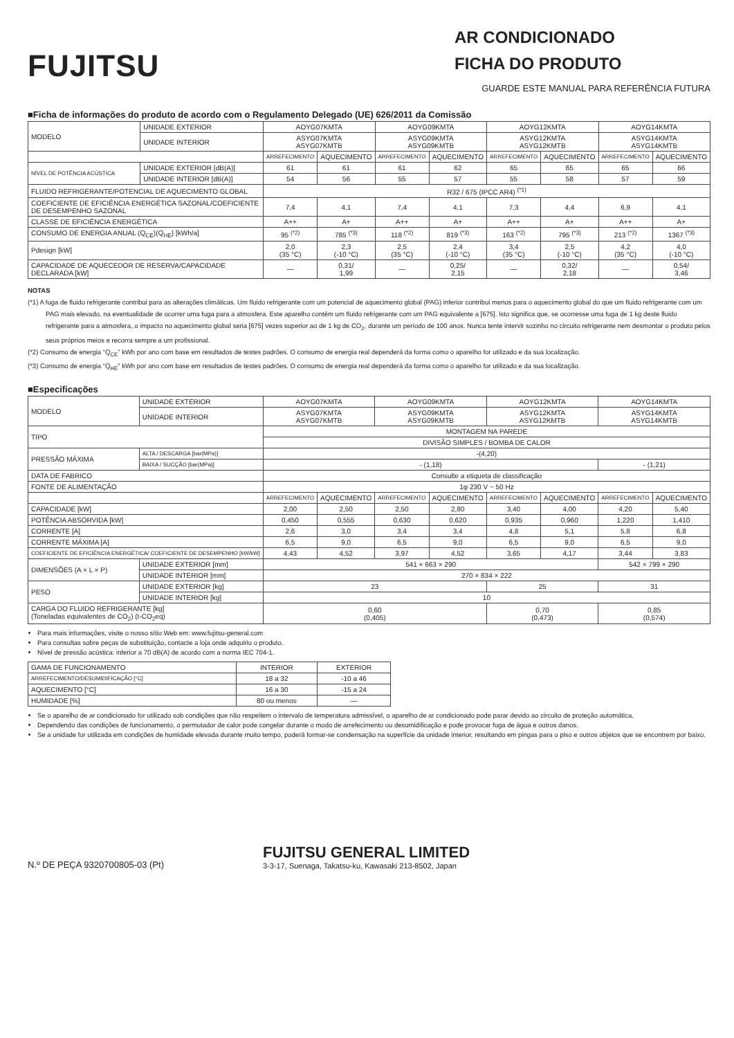FUJITSU
AR CONDICIONADO
FICHA DO PRODUTO
GUARDE ESTE MANUAL PARA REFERÊNCIA FUTURA
■Ficha de informações do produto de acordo com o Regulamento Delegado (UE) 626/2011 da Comissão
| MODELO | UNIDADE EXTERIOR | AOYG07KMTA | | AOYG09KMTA | | AOYG12KMTA | | AOYG14KMTA | |
| | UNIDADE INTERIOR | ASYG07KMTA ASYG07KMTB | | ASYG09KMTA ASYG09KMTB | | ASYG12KMTA ASYG12KMTB | | ASYG14KMTA ASYG14KMTB | |
| | | ARREFECIMENTO | AQUECIMENTO | ARREFECIMENTO | AQUECIMENTO | ARREFECIMENTO | AQUECIMENTO | ARREFECIMENTO | AQUECIMENTO |
| NÍVEL DE POTÊNCIA ACÚSTICA | UNIDADE EXTERIOR [dB(A)] | 61 | 61 | 61 | 62 | 65 | 65 | 65 | 66 |
| | UNIDADE INTERIOR [dB(A)] | 54 | 56 | 55 | 57 | 55 | 58 | 57 | 59 |
| FLUIDO REFRIGERANTE/POTENCIAL DE AQUECIMENTO GLOBAL | | R32 / 675 (IPCC AR4) <sup>(*1)</sup> | | | | | | | |
| COEFICIENTE DE EFICIÊNCIA ENERGÉTICA SAZONAL/COEFICIENTE DE DESEMPENHO SAZONAL | | 7,4 | 4,1 | 7,4 | 4,1 | 7,3 | 4,4 | 6,9 | 4,1 |
| CLASSE DE EFICIÊNCIA ENERGÉTICA | | A++ | A+ | A++ | A+ | A++ | A+ | A++ | A+ |
| CONSUMO DE ENERGIA ANUAL (Q<sub>CE</sub>)(Q<sub>HE</sub>) [kWh/a] | | 95 <sup>(*2)</sup> | 785 <sup>(*3)</sup> | 118 <sup>(*2)</sup> | 819 <sup>(*3)</sup> | 163 <sup>(*2)</sup> | 795 <sup>(*3)</sup> | 213 <sup>(*2)</sup> | 1367 <sup>(*3)</sup> |
| Pdesign [kW] | | 2,0 (35 °C) | 2,3 (-10 °C) | 2,5 (35 °C) | 2,4 (-10 °C) | 3,4 (35 °C) | 2,5 (-10 °C) | 4,2 (35 °C) | 4,0 (-10 °C) |
| CAPACIDADE DE AQUECEDOR DE RESERVA/CAPACIDADE DECLARADA [kW] | | — | 0,31/ 1,99 | — | 0,25/ 2,15 | — | 0,32/ 2,18 | — | 0,54/ 3,46 |
NOTAS
(*1) A fuga de fluido refrigerante contribui para as alterações climáticas. Um fluido refrigerante com um potencial de aquecimento global (PAG) inferior contribui menos para o aquecimento global do que um fluido refrigerante com um PAG mais elevado, na eventualidade de ocorrer uma fuga para a atmosfera. Este aparelho contém um fluido refrigerante com um PAG equivalente a [675]. Isto significa que, se ocorresse uma fuga de 1 kg deste fluido refrigerante para a atmosfera, o impacto no aquecimento global seria [675] vezes superior ao de 1 kg de CO<sub>2</sub>, durante um período de 100 anos. Nunca tente intervir sozinho no circuito refrigerante nem desmontar o produto pelos seus próprios meios e recorra sempre a um profissional.
(*2) Consumo de energia “Q<sub>CE</sub>” kWh por ano com base em resultados de testes padrões. O consumo de energia real dependerá da forma como o aparelho for utilizado e da sua localização.
(*3) Consumo de energia “Q<sub>HE</sub>” kWh por ano com base em resultados de testes padrões. O consumo de energia real dependerá da forma como o aparelho for utilizado e da sua localização.
■Especificações
| MODELO | UNIDADE EXTERIOR | AOYG07KMTA | | AOYG09KMTA | | AOYG12KMTA | | AOYG14KMTA | |
| | UNIDADE INTERIOR | ASYG07KMTA ASYG07KMTB | | ASYG09KMTA ASYG09KMTB | | ASYG12KMTA ASYG12KMTB | | ASYG14KMTA ASYG14KMTB | |
| TIPO | | MONTAGEM NA PAREDE | | | | | | | |
| | | DIVISÃO SIMPLES / BOMBA DE CALOR | | | | | | | |
| PRESSÃO MÁXIMA | ALTA / DESCARGA [bar(MPa)] | -(4,20) | | | | | | | |
| | BAIXA / SUCÇÃO [bar(MPa)] | - (1,18) | | | | | | - (1,21) | |
| DATA DE FABRICO | | Consulte a etiqueta de classificação | | | | | | | |
| FONTE DE ALIMENTAÇÃO | | 1φ 230 V ~ 50 Hz | | | | | | | |
| | | ARREFECIMENTO | AQUECIMENTO | ARREFECIMENTO | AQUECIMENTO | ARREFECIMENTO | AQUECIMENTO | ARREFECIMENTO | AQUECIMENTO |
| CAPACIDADE [kW] | | 2,00 | 2,50 | 2,50 | 2,80 | 3,40 | 4,00 | 4,20 | 5,40 |
| POTÊNCIA ABSORVIDA [kW] | | 0,450 | 0,555 | 0,630 | 0,620 | 0,935 | 0,960 | 1,220 | 1,410 |
| CORRENTE [A] | | 2,6 | 3,0 | 3,4 | 3,4 | 4,8 | 5,1 | 5,8 | 6,8 |
| CORRENTE MÁXIMA [A] | | 6,5 | 9,0 | 6,5 | 9,0 | 6,5 | 9,0 | 6,5 | 9,0 |
| COEFICIENTE DE EFICIÊNCIA ENERGÉTICA/ COEFICIENTE DE DESEMPENHO [kW/kW] | | 4,43 | 4,52 | 3,97 | 4,52 | 3,65 | 4,17 | 3,44 | 3,83 |
| DIMENSÕES (A × L × P) | UNIDADE EXTERIOR [mm] | 541 × 663 × 290 | | | | | | 542 × 799 × 290 | |
| | UNIDADE INTERIOR [mm] | 270 × 834 × 222 | | | | | | | |
| PESO | UNIDADE EXTERIOR [kg] | 23 | | | | 25 | | 31 | |
| | UNIDADE INTERIOR [kg] | 10 | | | | | | | |
| CARGA DO FLUIDO REFRIGERANTE [kg] (Toneladas equivalentes de CO<sub>2</sub>) (t-CO<sub>2</sub>eq) | | 0,60 (0,405) | | | | 0,70 (0,473) | | 0,85 (0,574) | |
Para mais informações, visite o nosso sítio Web em: www.fujitsu-general.com
Para consultas sobre peças de substituição, contacte a loja onde adquiriu o produto.
Nível de pressão acústica: inferior a 70 dB(A) de acordo com a norma IEC 704-1.
| GAMA DE FUNCIONAMENTO | INTERIOR | EXTERIOR |
| ARREFECIMENTO/DESUMIDIFICAÇÃO [°C] | 18 a 32 | -10 a 46 |
| AQUECIMENTO [°C] | 16 a 30 | -15 a 24 |
| HUMIDADE [%] | 80 ou menos | — |
Se o aparelho de ar condicionado for utilizado sob condições que não respeitem o intervalo de temperatura admissível, o aparelho de ar condicionado pode parar devido ao circuito de proteção automática.
Dependendo das condições de funcionamento, o permutador de calor pode congelar durante o modo de arrefecimento ou desumidificação e pode provocar fuga de água e outros danos.
Se a unidade for utilizada em condições de humidade elevada durante muito tempo, poderá formar-se condensação na superfície da unidade interior, resultando em pingas para o piso e outros objetos que se encontrem por baixo.
N.º DE PEÇA 9320700805-03 (Pt)
FUJITSU GENERAL LIMITED
3-3-17, Suenaga, Takatsu-ku, Kawasaki 213-8502, Japan